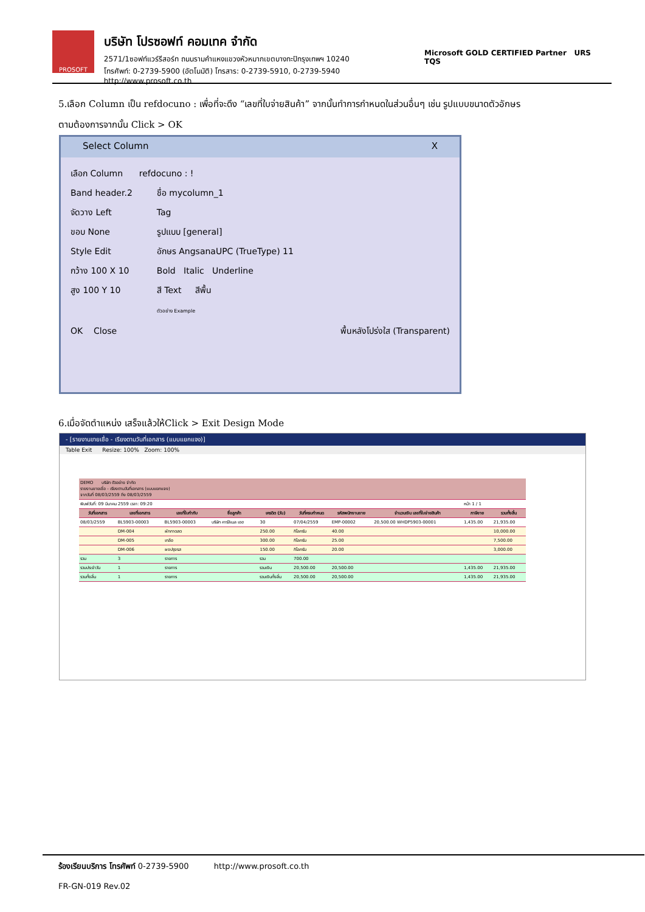PROSOFT
บริษัท โปรซอฟท์ คอมเทค จำกัด
2571/1ซอฟท์แวร์รีสอร์ท ถนนรามคำแหงแขวงหัวหมากเขตบางกะปิกรุงเทพฯ 10240
โทรศัพท์: 0-2739-5900 (อัตโนมัติ) โทรสาร: 0-2739-5910, 0-2739-5940 http://www.prosoft.co.th
Microsoft GOLD CERTIFIED Partner URS TQS
5.เลือก Column เป็น refdocuno : เพื่อที่จะดึง “เลขที่ใบจ่ายสินค้า” จากนั้นทำการกำหนดในส่วนอื่นๆ เช่น รูปแบบขนาดตัวอักษร
ตามต้องการจากนั้น Click > OK
Select Column X
เลือก Column refdocuno : !
Band header.2
จัดวาง Left
ขอบ None
Style Edit
กว้าง 100 X 10
สูง 100 Y 10
ชื่อ mycolumn_1
Tag
รูปแบบ [general]
อักษร AngsanaUPC (TrueType) 11
Bold Italic Underline
สี Text สีพื้น
ตัวอย่าง Example
OK Close พื้นหลังโปร่งใส (Transparent)
6.เมื่อจัดตำแหน่ง เสร็จแล้วให้Click > Exit Design Mode
- [รายงานขายเชื่อ - เรียงตามวันที่เอกสาร (แบบแยกแจง)]
Table Exit Resize: 100% Zoom: 100%
| DEMO บริษัท ตัวอย่าง จำกัด รายงานขายเชื่อ - เรียงตามวันที่เอกสาร (แบบแยกแจง) จากวันที่ 08/03/2559 ถึง 08/03/2559 | | | | | | | | | |
| พิมพ์วันที่: 09 มีนาคม 2559 เวลา: 09:20 | | | | | | | | หน้า 1 / 1 | |
| วันที่เอกสาร | เลขที่เอกสาร | เลขที่ใบกำกับ | ชื่อลูกค้า | เครดิต (วัน) | วันที่ครบกำหนด | รหัสพนักงานขาย | จำนวนเงิน เลขที่ใบจ่ายสินค้า | ภาษีขาย | รวมทั้งสิ้น |
| 08/03/2559 | BL5903-00003 | BL5903-00003 | บริษัท คาร์ลิเนล เอฮ | 30 | 07/04/2559 | EMP-00002 | 20,500.00 WHDP5903-00001 | 1,435.00 | 21,935.00 |
| | DM-004 | ผักกาดสด | | 250.00 | กิโลกรัม | 40.00 | | | 10,000.00 |
| | DM-005 | เกลือ | | 300.00 | กิโลกรัม | 25.00 | | | 7,500.00 |
| | DM-006 | ผงปรุงรส | | 150.00 | กิโลกรัม | 20.00 | | | 3,000.00 |
| รวม | 3 | รายการ | | รวม | 700.00 | | | | |
| รวมประจำวัน | 1 | รายการ | | รวมเงิน | 20,500.00 | 20,500.00 | | 1,435.00 | 21,935.00 |
| รวมทั้งสิ้น | 1 | รายการ | | รวมเงินทั้งสิ้น | 20,500.00 | 20,500.00 | | 1,435.00 | 21,935.00 |
ร้องเรียนบริการ โทรศัพท์ 0-2739-5900 http://www.prosoft.co.th
FR-GN-019 Rev.02